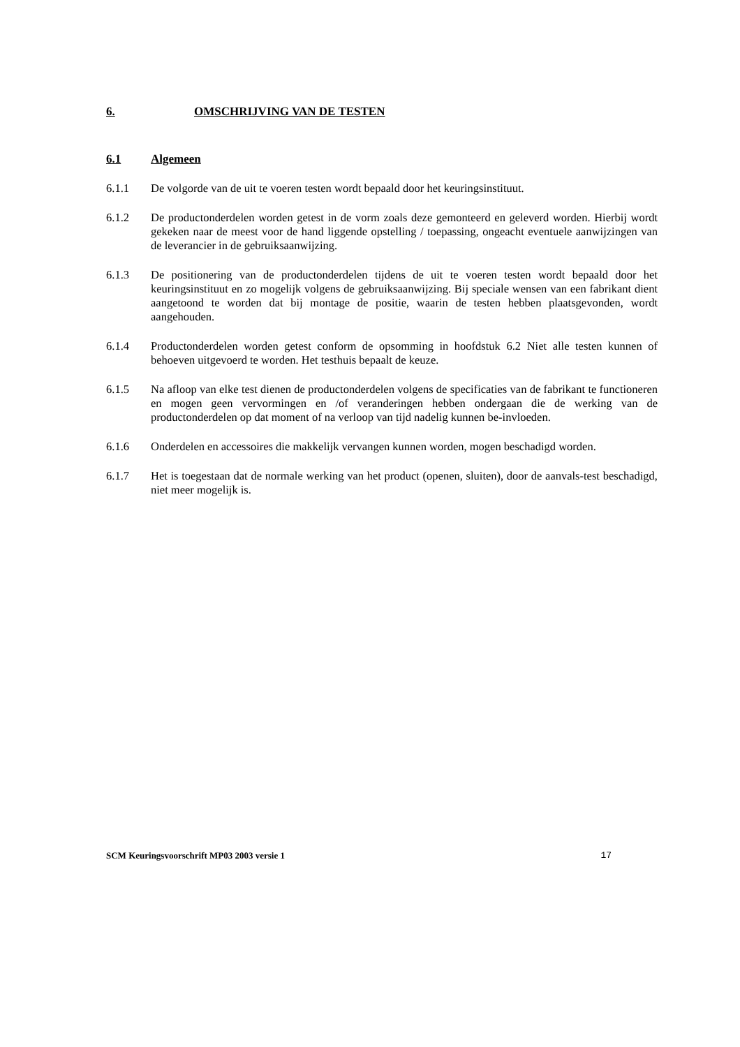6. OMSCHRIJVING VAN DE TESTEN
6.1 Algemeen
6.1.1 De volgorde van de uit te voeren testen wordt bepaald door het keuringsinstituut.
6.1.2 De productonderdelen worden getest in de vorm zoals deze gemonteerd en geleverd worden. Hierbij wordt gekeken naar de meest voor de hand liggende opstelling / toepassing, ongeacht eventuele aanwijzingen van de leverancier in de gebruiksaanwijzing.
6.1.3 De positionering van de productonderdelen tijdens de uit te voeren testen wordt bepaald door het keuringsinstituut en zo mogelijk volgens de gebruiksaanwijzing. Bij speciale wensen van een fabrikant dient aangetoond te worden dat bij montage de positie, waarin de testen hebben plaatsgevonden, wordt aangehouden.
6.1.4 Productonderdelen worden getest conform de opsomming in hoofdstuk 6.2 Niet alle testen kunnen of behoeven uitgevoerd te worden. Het testhuis bepaalt de keuze.
6.1.5 Na afloop van elke test dienen de productonderdelen volgens de specificaties van de fabrikant te functioneren en mogen geen vervormingen en /of veranderingen hebben ondergaan die de werking van de productonderdelen op dat moment of na verloop van tijd nadelig kunnen be-invloeden.
6.1.6 Onderdelen en accessoires die makkelijk vervangen kunnen worden, mogen beschadigd worden.
6.1.7 Het is toegestaan dat de normale werking van het product (openen, sluiten), door de aanvals-test beschadigd, niet meer mogelijk is.
SCM Keuringsvoorschrift MP03 2003 versie 1 17